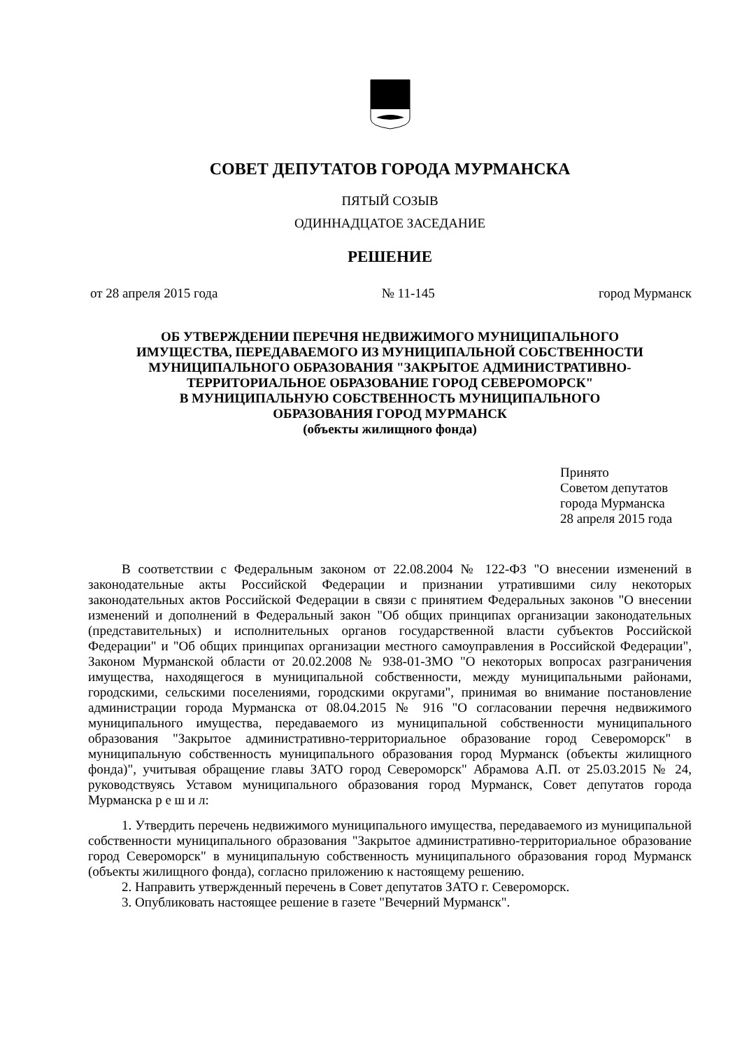СОВЕТ ДЕПУТАТОВ ГОРОДА МУРМАНСКА
ПЯТЫЙ СОЗЫВ
ОДИННАДЦАТОЕ ЗАСЕДАНИЕ
РЕШЕНИЕ
от 28 апреля 2015 года № 11-145 город Мурманск
ОБ УТВЕРЖДЕНИИ ПЕРЕЧНЯ НЕДВИЖИМОГО МУНИЦИПАЛЬНОГО
ИМУЩЕСТВА, ПЕРЕДАВАЕМОГО ИЗ МУНИЦИПАЛЬНОЙ СОБСТВЕННОСТИ
МУНИЦИПАЛЬНОГО ОБРАЗОВАНИЯ "ЗАКРЫТОЕ АДМИНИСТРАТИВНО-
ТЕРРИТОРИАЛЬНОЕ ОБРАЗОВАНИЕ ГОРОД СЕВЕРОМОРСК"
В МУНИЦИПАЛЬНУЮ СОБСТВЕННОСТЬ МУНИЦИПАЛЬНОГО
ОБРАЗОВАНИЯ ГОРОД МУРМАНСК
(объекты жилищного фонда)
Принято
Советом депутатов
города Мурманска
28 апреля 2015 года
В соответствии с Федеральным законом от 22.08.2004 № 122-ФЗ "О внесении изменений в законодательные акты Российской Федерации и признании утратившими силу некоторых законодательных актов Российской Федерации в связи с принятием Федеральных законов "О внесении изменений и дополнений в Федеральный закон "Об общих принципах организации законодательных (представительных) и исполнительных органов государственной власти субъектов Российской Федерации" и "Об общих принципах организации местного самоуправления в Российской Федерации", Законом Мурманской области от 20.02.2008 № 938-01-ЗМО "О некоторых вопросах разграничения имущества, находящегося в муниципальной собственности, между муниципальными районами, городскими, сельскими поселениями, городскими округами", принимая во внимание постановление администрации города Мурманска от 08.04.2015 № 916 "О согласовании перечня недвижимого муниципального имущества, передаваемого из муниципальной собственности муниципального образования "Закрытое административно-территориальное образование город Североморск" в муниципальную собственность муниципального образования город Мурманск (объекты жилищного фонда)", учитывая обращение главы ЗАТО город Североморск" Абрамова А.П. от 25.03.2015 № 24, руководствуясь Уставом муниципального образования город Мурманск, Совет депутатов города Мурманска р е ш и л:
1. Утвердить перечень недвижимого муниципального имущества, передаваемого из муниципальной собственности муниципального образования "Закрытое административно-территориальное образование город Североморск" в муниципальную собственность муниципального образования город Мурманск (объекты жилищного фонда), согласно приложению к настоящему решению.
2. Направить утвержденный перечень в Совет депутатов ЗАТО г. Североморск.
3. Опубликовать настоящее решение в газете "Вечерний Мурманск".